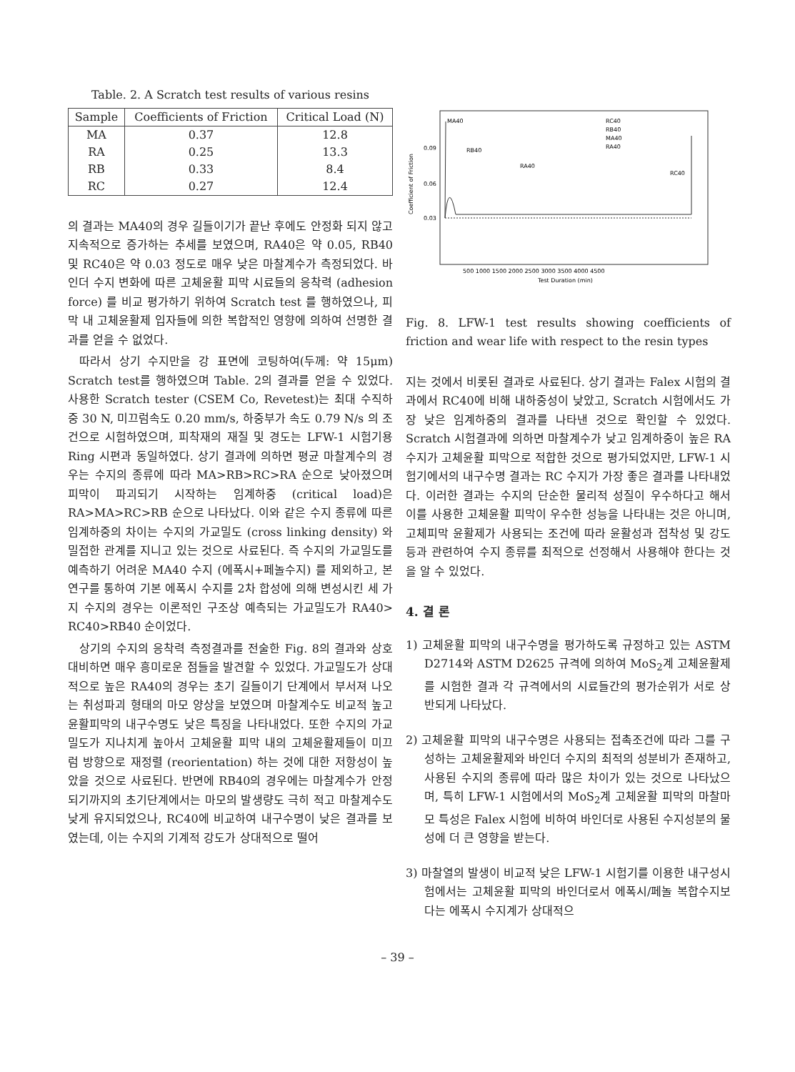Table. 2. A Scratch test results of various resins
| Sample | Coefficients of Friction | Critical Load (N) |
| --- | --- | --- |
| MA | 0.37 | 12.8 |
| RA | 0.25 | 13.3 |
| RB | 0.33 | 8.4 |
| RC | 0.27 | 12.4 |
의 결과는 MA40의 경우 길들이기가 끝난 후에도 안정화 되지 않고 지속적으로 증가하는 추세를 보였으며, RA40은 약 0.05, RB40 및 RC40은 약 0.03 정도로 매우 낮은 마찰계수가 측정되었다. 바인더 수지 변화에 따른 고체윤활 피막 시료들의 응착력 (adhesion force) 를 비교 평가하기 위하여 Scratch test 를 행하였으나, 피막 내 고체윤활제 입자들에 의한 복합적인 영향에 의하여 선명한 결과를 얻을 수 없었다.
따라서 상기 수지만을 강 표면에 코팅하여(두께: 약 15μm) Scratch test를 행하였으며 Table. 2의 결과를 얻을 수 있었다. 사용한 Scratch tester (CSEM Co, Revetest)는 최대 수직하중 30 N, 미끄럼속도 0.20 mm/s, 하중부가 속도 0.79 N/s 의 조건으로 시험하였으며, 피착재의 재질 및 경도는 LFW-1 시험기용 Ring 시편과 동일하였다. 상기 결과에 의하면 평균 마찰계수의 경우는 수지의 종류에 따라 MA>RB>RC>RA 순으로 낮아졌으며 피막이 파괴되기 시작하는 임계하중 (critical load)은 RA>MA>RC>RB 순으로 나타났다. 이와 같은 수지 종류에 따른 임계하중의 차이는 수지의 가교밀도 (cross linking density) 와 밀접한 관계를 지니고 있는 것으로 사료된다. 즉 수지의 가교밀도를 예측하기 어려운 MA40 수지 (에폭시+페놀수지) 를 제외하고, 본 연구를 통하여 기본 에폭시 수지를 2차 합성에 의해 변성시킨 세 가지 수지의 경우는 이론적인 구조상 예측되는 가교밀도가 RA40> RC40>RB40 순이었다.
상기의 수지의 응착력 측정결과를 전술한 Fig. 8의 결과와 상호 대비하면 매우 흥미로운 점들을 발견할 수 있었다. 가교밀도가 상대적으로 높은 RA40의 경우는 초기 길들이기 단계에서 부서져 나오는 취성파괴 형태의 마모 양상을 보였으며 마찰계수도 비교적 높고 윤활피막의 내구수명도 낮은 특징을 나타내었다. 또한 수지의 가교밀도가 지나치게 높아서 고체윤활 피막 내의 고체윤활제들이 미끄럼 방향으로 재정렬 (reorientation) 하는 것에 대한 저항성이 높았을 것으로 사료된다. 반면에 RB40의 경우에는 마찰계수가 안정되기까지의 초기단계에서는 마모의 발생량도 극히 적고 마찰계수도 낮게 유지되었으나, RC40에 비교하여 내구수명이 낮은 결과를 보였는데, 이는 수지의 기계적 강도가 상대적으로 떨어
0.09
0.06
0.03
Coefficient of Friction
MA40
RB40
RA40
RC40
RC40
RB40
MA40
RA40
500 1000 1500 2000 2500 3000 3500 4000 4500
Test Duration (min)
Fig. 8. LFW-1 test results showing coefficients of friction and wear life with respect to the resin types
지는 것에서 비롯된 결과로 사료된다. 상기 결과는 Falex 시험의 결과에서 RC40에 비해 내하중성이 낮았고, Scratch 시험에서도 가장 낮은 임계하중의 결과를 나타낸 것으로 확인할 수 있었다. Scratch 시험결과에 의하면 마찰계수가 낮고 임계하중이 높은 RA 수지가 고체윤활 피막으로 적합한 것으로 평가되었지만, LFW-1 시험기에서의 내구수명 결과는 RC 수지가 가장 좋은 결과를 나타내었다. 이러한 결과는 수지의 단순한 물리적 성질이 우수하다고 해서 이를 사용한 고체윤활 피막이 우수한 성능을 나타내는 것은 아니며, 고체피막 윤활제가 사용되는 조건에 따라 윤활성과 접착성 및 강도 등과 관련하여 수지 종류를 최적으로 선정해서 사용해야 한다는 것을 알 수 있었다.
4. 결 론
1) 고체윤활 피막의 내구수명을 평가하도록 규정하고 있는 ASTM D2714와 ASTM D2625 규격에 의하여 MoS<sub>2</sub>계 고체윤활제를 시험한 결과 각 규격에서의 시료들간의 평가순위가 서로 상반되게 나타났다.
2) 고체윤활 피막의 내구수명은 사용되는 접촉조건에 따라 그를 구성하는 고체윤활제와 바인더 수지의 최적의 성분비가 존재하고, 사용된 수지의 종류에 따라 많은 차이가 있는 것으로 나타났으며, 특히 LFW-1 시험에서의 MoS<sub>2</sub>계 고체윤활 피막의 마찰마모 특성은 Falex 시험에 비하여 바인더로 사용된 수지성분의 물성에 더 큰 영향을 받는다.
3) 마찰열의 발생이 비교적 낮은 LFW-1 시험기를 이용한 내구성시험에서는 고체윤활 피막의 바인더로서 에폭시/페놀 복합수지보다는 에폭시 수지계가 상대적으
– 39 –